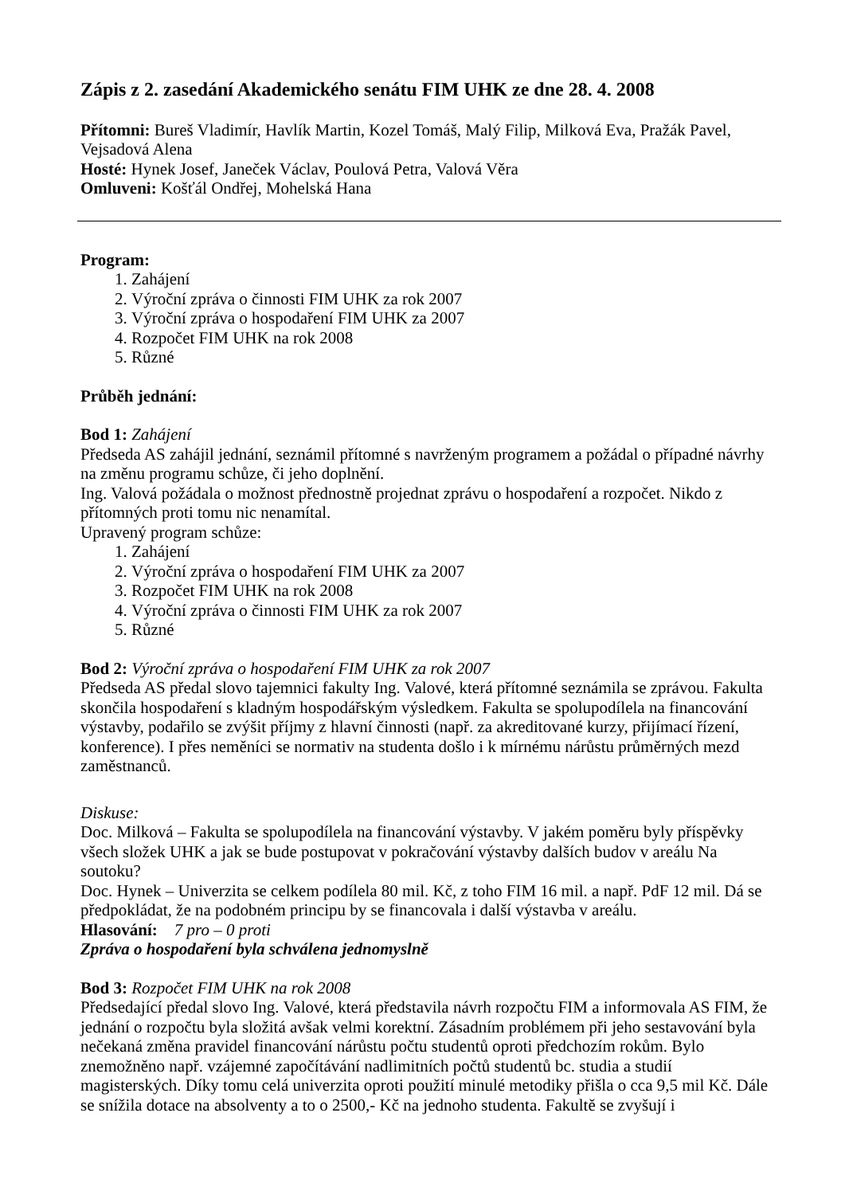Zápis z 2. zasedání Akademického senátu FIM UHK ze dne 28. 4. 2008
Přítomni: Bureš Vladimír, Havlík Martin, Kozel Tomáš, Malý Filip, Milková Eva, Pražák Pavel, Vejsadová Alena
Hosté: Hynek Josef, Janeček Václav, Poulová Petra, Valová Věra
Omluveni: Košťál Ondřej, Mohelská Hana
Program:
1. Zahájení
2. Výroční zpráva o činnosti FIM UHK za rok 2007
3. Výroční zpráva o hospodaření FIM UHK za 2007
4. Rozpočet FIM UHK na rok 2008
5. Různé
Průběh jednání:
Bod 1: Zahájení
Předseda AS zahájil jednání, seznámil přítomné s navrženým programem a požádal o případné návrhy na změnu programu schůze, či jeho doplnění.
Ing. Valová požádala o možnost přednostně projednat zprávu o hospodaření a rozpočet. Nikdo z přítomných proti tomu nic nenamítal.
Upravený program schůze:
1. Zahájení
2. Výroční zpráva o hospodaření FIM UHK za 2007
3. Rozpočet FIM UHK na rok 2008
4. Výroční zpráva o činnosti FIM UHK za rok 2007
5. Různé
Bod 2: Výroční zpráva o hospodaření FIM UHK za rok 2007
Předseda AS předal slovo tajemnici fakulty Ing. Valové, která přítomné seznámila se zprávou. Fakulta skončila hospodaření s kladným hospodářským výsledkem. Fakulta se spolupodílela na financování výstavby, podařilo se zvýšit příjmy z hlavní činnosti (např. za akreditované kurzy, přijímací řízení, konference). I přes neměníci se normativ na studenta došlo i k mírnému nárůstu průměrných mezd zaměstnanců.
Diskuse:
Doc. Milková – Fakulta se spolupodílela na financování výstavby. V jakém poměru byly příspěvky všech složek UHK a jak se bude postupovat v pokračování výstavby dalších budov v areálu Na soutoku?
Doc. Hynek – Univerzita se celkem podílela 80 mil. Kč, z toho FIM 16 mil. a např. PdF 12 mil. Dá se předpokládat, že na podobném principu by se financovala i další výstavba v areálu.
Hlasování: 7 pro – 0 proti
Zpráva o hospodaření byla schválena jednomyslně
Bod 3: Rozpočet FIM UHK na rok 2008
Předsedající předal slovo Ing. Valové, která představila návrh rozpočtu FIM a informovala AS FIM, že jednání o rozpočtu byla složitá avšak velmi korektní. Zásadním problémem při jeho sestavování byla nečekaná změna pravidel financování nárůstu počtu studentů oproti předchozím rokům. Bylo znemožněno např. vzájemné započítávání nadlimitních počtů studentů bc. studia a studií magisterských. Díky tomu celá univerzita oproti použití minulé metodiky přišla o cca 9,5 mil Kč. Dále se snížila dotace na absolventy a to o 2500,- Kč na jednoho studenta. Fakultě se zvyšují i